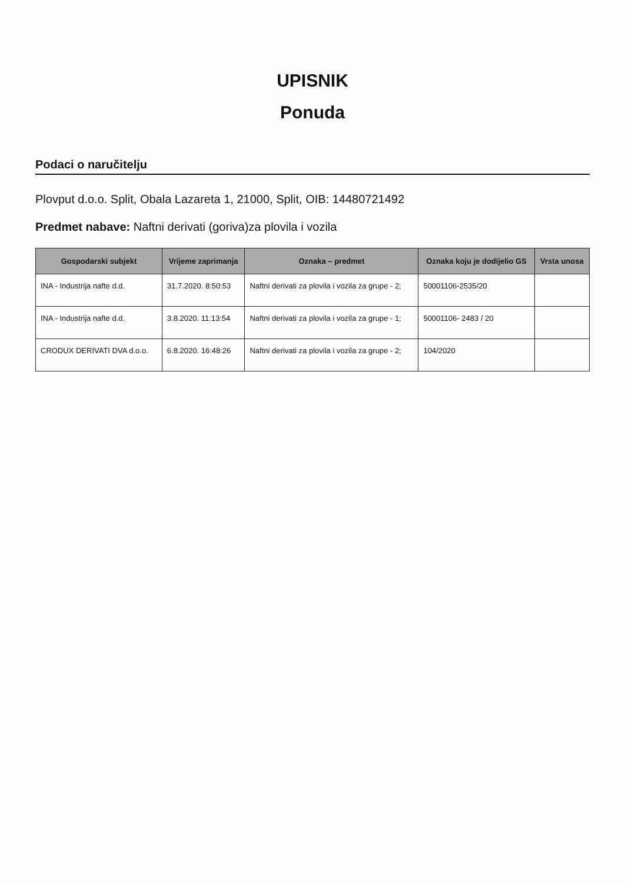UPISNIK
Ponuda
Podaci o naručitelju
Plovput d.o.o. Split, Obala Lazareta 1, 21000, Split, OIB: 14480721492
Predmet nabave: Naftni derivati (goriva)za plovila i vozila
| Gospodarski subjekt | Vrijeme zaprimanja | Oznaka – predmet | Oznaka koju je dodijelio GS | Vrsta unosa |
| --- | --- | --- | --- | --- |
| INA - Industrija nafte d.d. | 31.7.2020. 8:50:53 | Naftni derivati za plovila i vozila za grupe - 2; | 50001106-2535/20 | |
| INA - Industrija nafte d.d. | 3.8.2020. 11:13:54 | Naftni derivati za plovila i vozila za grupe - 1; | 50001106- 2483 / 20 | |
| CRODUX DERIVATI DVA d.o.o. | 6.8.2020. 16:48:26 | Naftni derivati za plovila i vozila za grupe - 2; | 104/2020 | |